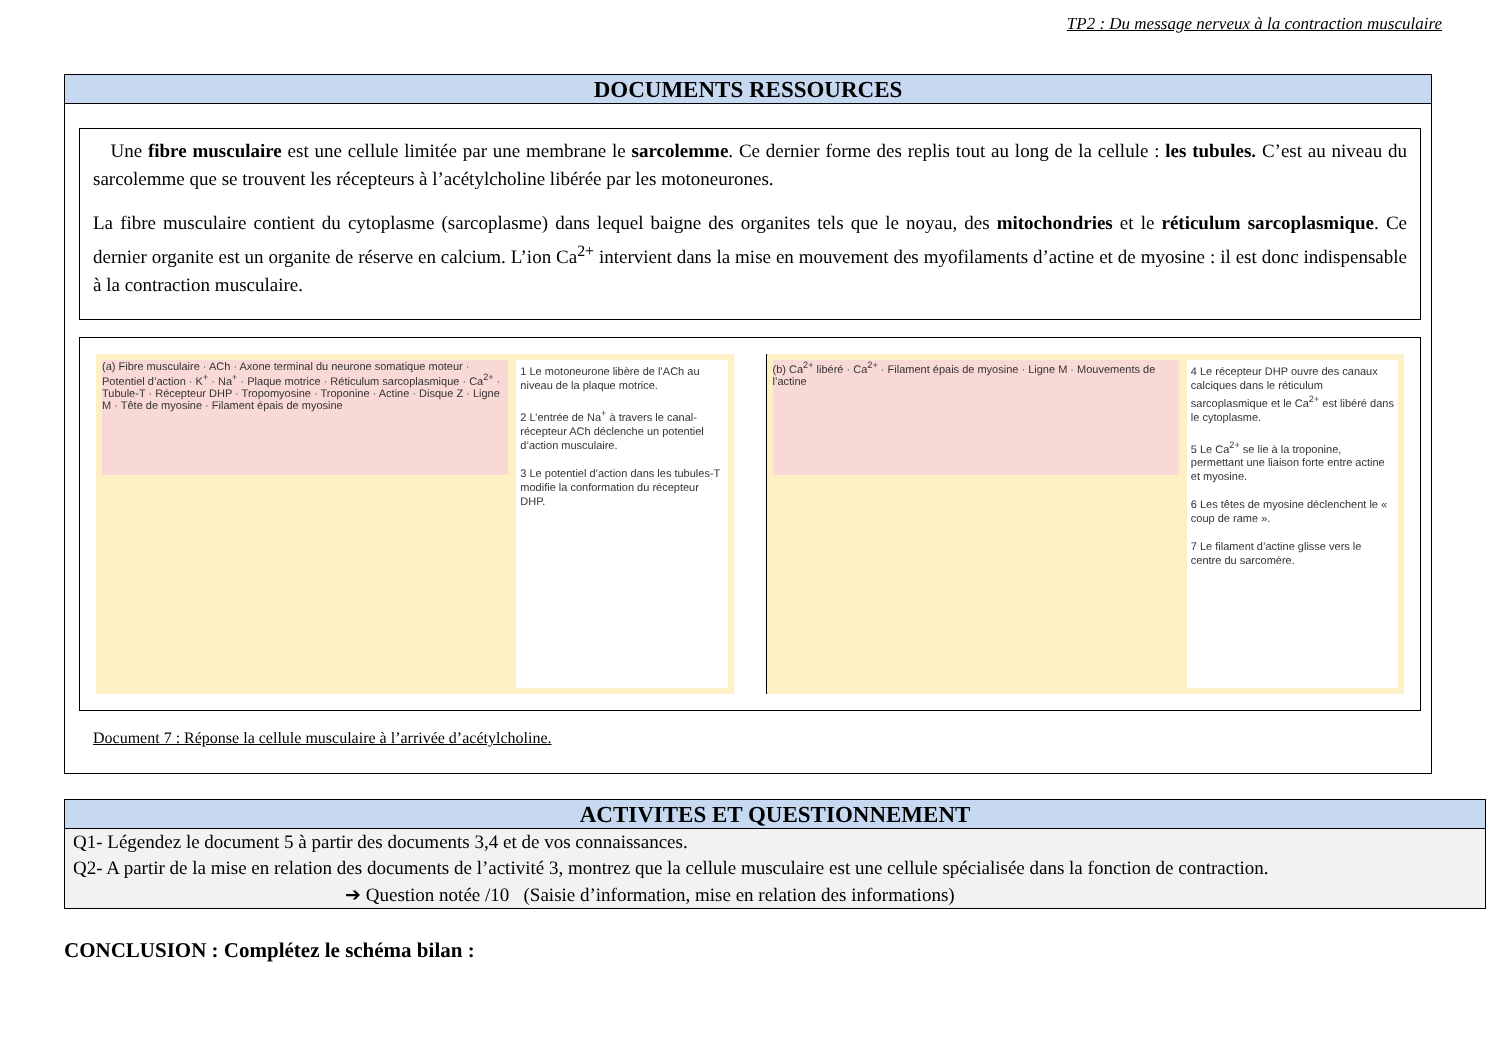TP2 : Du message nerveux à la contraction musculaire
DOCUMENTS RESSOURCES
Une fibre musculaire est une cellule limitée par une membrane le sarcolemme. Ce dernier forme des replis tout au long de la cellule : les tubules. C’est au niveau du sarcolemme que se trouvent les récepteurs à l’acétylcholine libérée par les motoneurones.
La fibre musculaire contient du cytoplasme (sarcoplasme) dans lequel baigne des organites tels que le noyau, des mitochondries et le réticulum sarcoplasmique. Ce dernier organite est un organite de réserve en calcium. L’ion Ca<sup>2+</sup> intervient dans la mise en mouvement des myofilaments d’actine et de myosine : il est donc indispensable à la contraction musculaire.
(a) Fibre musculaire · ACh · Axone terminal du neurone somatique moteur · Potentiel d’action · K<sup>+</sup> · Na<sup>+</sup> · Plaque motrice · Réticulum sarcoplasmique · Ca<sup>2+</sup> · Tubule-T · Récepteur DHP · Tropomyosine · Troponine · Actine · Disque Z · Ligne M · Tête de myosine · Filament épais de myosine
1 Le motoneurone libère de l’ACh au niveau de la plaque motrice.
2 L’entrée de Na<sup>+</sup> à travers le canal-récepteur ACh déclenche un potentiel d’action musculaire.
3 Le potentiel d’action dans les tubules-T modifie la conformation du récepteur DHP.
(b) Ca<sup>2+</sup> libéré · Ca<sup>2+</sup> · Filament épais de myosine · Ligne M · Mouvements de l’actine
4 Le récepteur DHP ouvre des canaux calciques dans le réticulum sarcoplasmique et le Ca<sup>2+</sup> est libéré dans le cytoplasme.
5 Le Ca<sup>2+</sup> se lie à la troponine, permettant une liaison forte entre actine et myosine.
6 Les têtes de myosine déclenchent le « coup de rame ».
7 Le filament d’actine glisse vers le centre du sarcomère.
Document 7 : Réponse la cellule musculaire à l’arrivée d’acétylcholine.
ACTIVITES ET QUESTIONNEMENT
Q1- Légendez le document 5 à partir des documents 3,4 et de vos connaissances.
Q2- A partir de la mise en relation des documents de l’activité 3, montrez que la cellule musculaire est une cellule spécialisée dans la fonction de contraction.
➔ Question notée /10 (Saisie d’information, mise en relation des informations)
CONCLUSION : Complétez le schéma bilan :